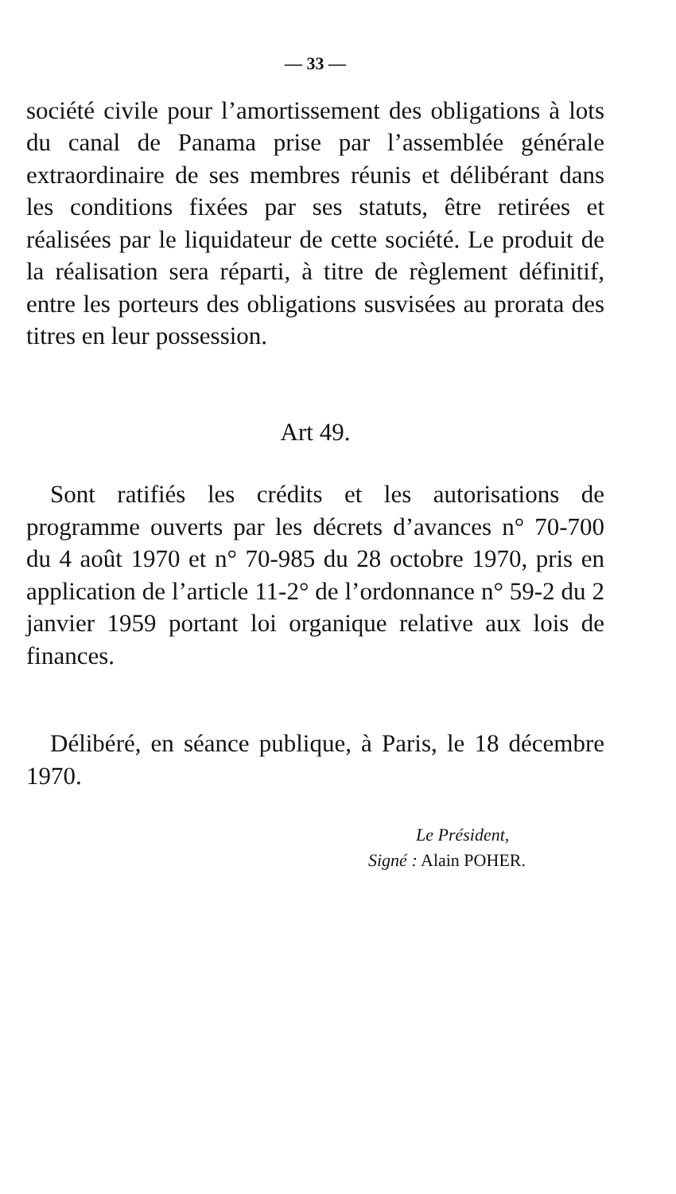— 33 —
société civile pour l’amortissement des obligations à lots du canal de Panama prise par l’assemblée générale extraordinaire de ses membres réunis et délibérant dans les conditions fixées par ses statuts, être retirées et réalisées par le liquidateur de cette société. Le produit de la réalisation sera réparti, à titre de règlement définitif, entre les porteurs des obligations susvisées au prorata des titres en leur possession.
Art 49.
Sont ratifiés les crédits et les autorisations de programme ouverts par les décrets d’avances n° 70-700 du 4 août 1970 et n° 70-985 du 28 octobre 1970, pris en application de l’article 11-2° de l’ordonnance n° 59-2 du 2 janvier 1959 portant loi organique relative aux lois de finances.
Délibéré, en séance publique, à Paris, le 18 décembre 1970.
Le Président,
Signé : Alain POHER.